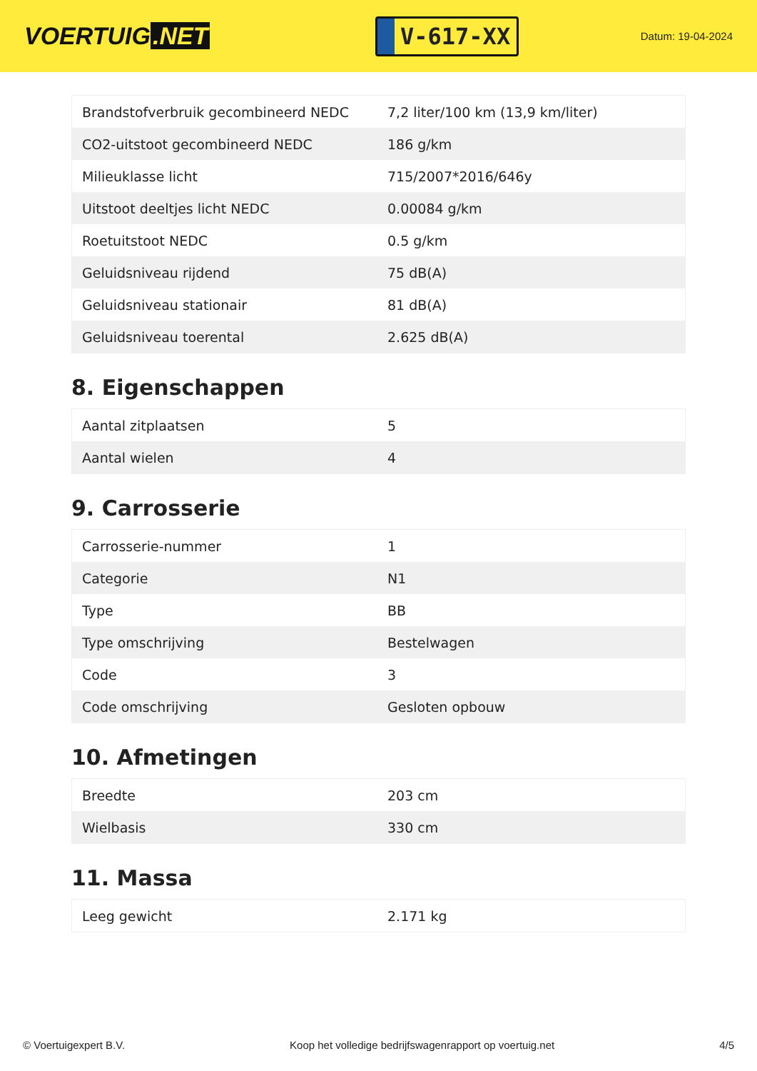VOERTUIG.NET
V-617-XX
Datum: 19-04-2024
| Brandstofverbruik gecombineerd NEDC | 7,2 liter/100 km (13,9 km/liter) |
| CO2-uitstoot gecombineerd NEDC | 186 g/km |
| Milieuklasse licht | 715/2007*2016/646y |
| Uitstoot deeltjes licht NEDC | 0.00084 g/km |
| Roetuitstoot NEDC | 0.5 g/km |
| Geluidsniveau rijdend | 75 dB(A) |
| Geluidsniveau stationair | 81 dB(A) |
| Geluidsniveau toerental | 2.625 dB(A) |
8. Eigenschappen
| Aantal zitplaatsen | 5 |
| Aantal wielen | 4 |
9. Carrosserie
| Carrosserie-nummer | 1 |
| Categorie | N1 |
| Type | BB |
| Type omschrijving | Bestelwagen |
| Code | 3 |
| Code omschrijving | Gesloten opbouw |
10. Afmetingen
| Breedte | 203 cm |
| Wielbasis | 330 cm |
11. Massa
| Leeg gewicht | 2.171 kg |
© Voertuigexpert B.V. Koop het volledige bedrijfswagenrapport op voertuig.net 4/5